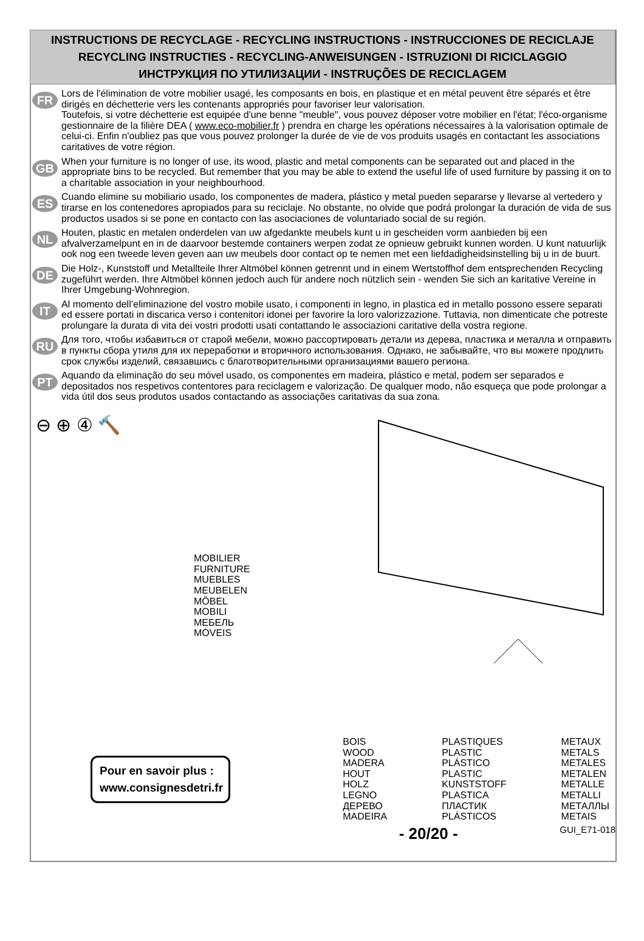INSTRUCTIONS DE RECYCLAGE - RECYCLING INSTRUCTIONS - INSTRUCCIONES DE RECICLAJE
RECYCLING INSTRUCTIES - RECYCLING-ANWEISUNGEN - ISTRUZIONI DI RICICLAGGIO
ИНСТРУКЦИЯ ПО УТИЛИЗАЦИИ - INSTRUÇÕES DE RECICLAGEM
FR
Lors de l'élimination de votre mobilier usagé, les composants en bois, en plastique et en métal peuvent être séparés et être dirigés en déchetterie vers les contenants appropriés pour favoriser leur valorisation.
Toutefois, si votre déchetterie est equipée d'une benne "meuble", vous pouvez déposer votre mobilier en l'état; l'éco-organisme gestionnaire de la filière DEA ( www.eco-mobilier.fr ) prendra en charge les opérations nécessaires à la valorisation optimale de celui-ci. Enfin n'oubliez pas que vous pouvez prolonger la durée de vie de vos produits usagés en contactant les associations caritatives de votre région.
GB
When your furniture is no longer of use, its wood, plastic and metal components can be separated out and placed in the appropriate bins to be recycled. But remember that you may be able to extend the useful life of used furniture by passing it on to a charitable association in your neighbourhood.
ES
Cuando elimine su mobiliario usado, los componentes de madera, plástico y metal pueden separarse y llevarse al vertedero y tirarse en los contenedores apropiados para su reciclaje. No obstante, no olvide que podrá prolongar la duración de vida de sus productos usados si se pone en contacto con las asociaciones de voluntariado social de su región.
NL
Houten, plastic en metalen onderdelen van uw afgedankte meubels kunt u in gescheiden vorm aanbieden bij een afvalverzamelpunt en in de daarvoor bestemde containers werpen zodat ze opnieuw gebruikt kunnen worden. U kunt natuurlijk ook nog een tweede leven geven aan uw meubels door contact op te nemen met een liefdadigheidsinstelling bij u in de buurt.
DE
Die Holz-, Kunststoff und Metallteile Ihrer Altmöbel können getrennt und in einem Wertstoffhof dem entsprechenden Recycling zugeführt werden. Ihre Altmöbel können jedoch auch für andere noch nützlich sein - wenden Sie sich an karitative Vereine in Ihrer Umgebung-Wohnregion.
IT
Al momento dell’eliminazione del vostro mobile usato, i componenti in legno, in plastica ed in metallo possono essere separati ed essere portati in discarica verso i contenitori idonei per favorire la loro valorizzazione. Tuttavia, non dimenticate che potreste prolungare la durata di vita dei vostri prodotti usati contattando le associazioni caritative della vostra regione.
RU
Для того, чтобы избавиться от старой мебели, можно рассортировать детали из дерева, пластика и металла и отправить в пункты сбора утиля для их переработки и вторичного использования. Однако, не забывайте, что вы можете продлить срок службы изделий, связавшись с благотворительными организациями вашего региона.
PT
Aquando da eliminação do seu móvel usado, os componentes em madeira, plástico e metal, podem ser separados e depositados nos respetivos contentores para reciclagem e valorização. De qualquer modo, não esqueça que pode prolongar a vida útil dos seus produtos usados contactando as associações caritativas da sua zona.
⊖ ⊕ ④ 🔨
MOBILIER
FURNITURE
MUEBLES
MEUBELEN
MÖBEL
MOBILI
МЕБЕЛЬ
MÓVEIS
Pour en savoir plus :
www.consignesdetri.fr
BOIS
WOOD
MADERA
HOUT
HOLZ
LEGNO
ДЕРЕВО
MADEIRA
PLASTIQUES
PLASTIC
PLÁSTICO
PLASTIC
KUNSTSTOFF
PLASTICA
ПЛАСТИК
PLÁSTICOS
METAUX
METALS
METALES
METALEN
METALLE
METALLI
МЕТАЛЛЫ
METAIS
- 20/20 - GUI_E71-018